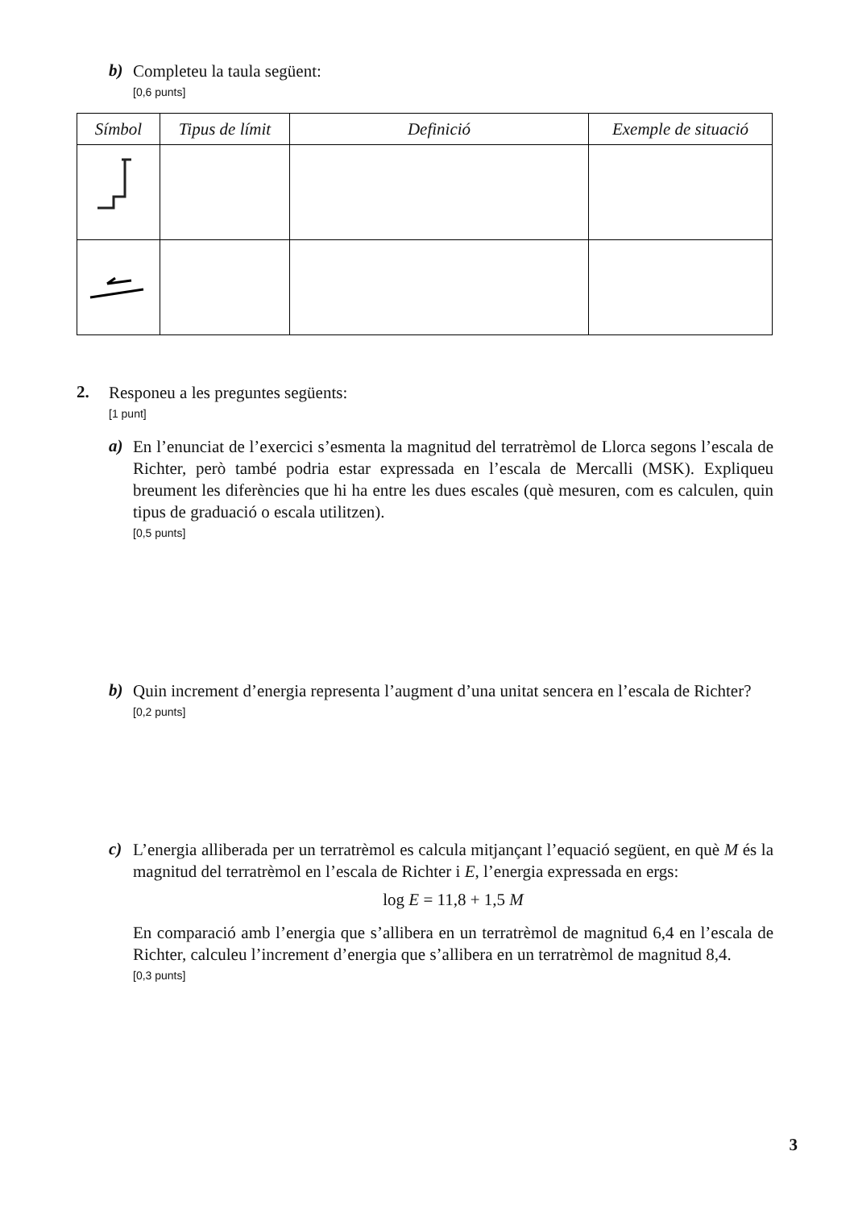b)
Completeu la taula següent:
[0,6 punts]
| Símbol | Tipus de límit | Definició | Exemple de situació |
| --- | --- | --- | --- |
2.
Responeu a les preguntes següents:
[1 punt]
a)
En l’enunciat de l’exercici s’esmenta la magnitud del terratrèmol de Llorca segons l’escala de Richter, però també podria estar expressada en l’escala de Mercalli (MSK). Expliqueu breument les diferències que hi ha entre les dues escales (què mesuren, com es calculen, quin tipus de graduació o escala utilitzen).
[0,5 punts]
b)
Quin increment d’energia representa l’augment d’una unitat sencera en l’escala de Richter?
[0,2 punts]
c)
L’energia alliberada per un terratrèmol es calcula mitjançant l’equació següent, en què M és la magnitud del terratrèmol en l’escala de Richter i E, l’energia expressada en ergs:
log E = 11,8 + 1,5 M
En comparació amb l’energia que s’allibera en un terratrèmol de magnitud 6,4 en l’escala de Richter, calculeu l’increment d’energia que s’allibera en un terratrèmol de magnitud 8,4.
[0,3 punts]
3